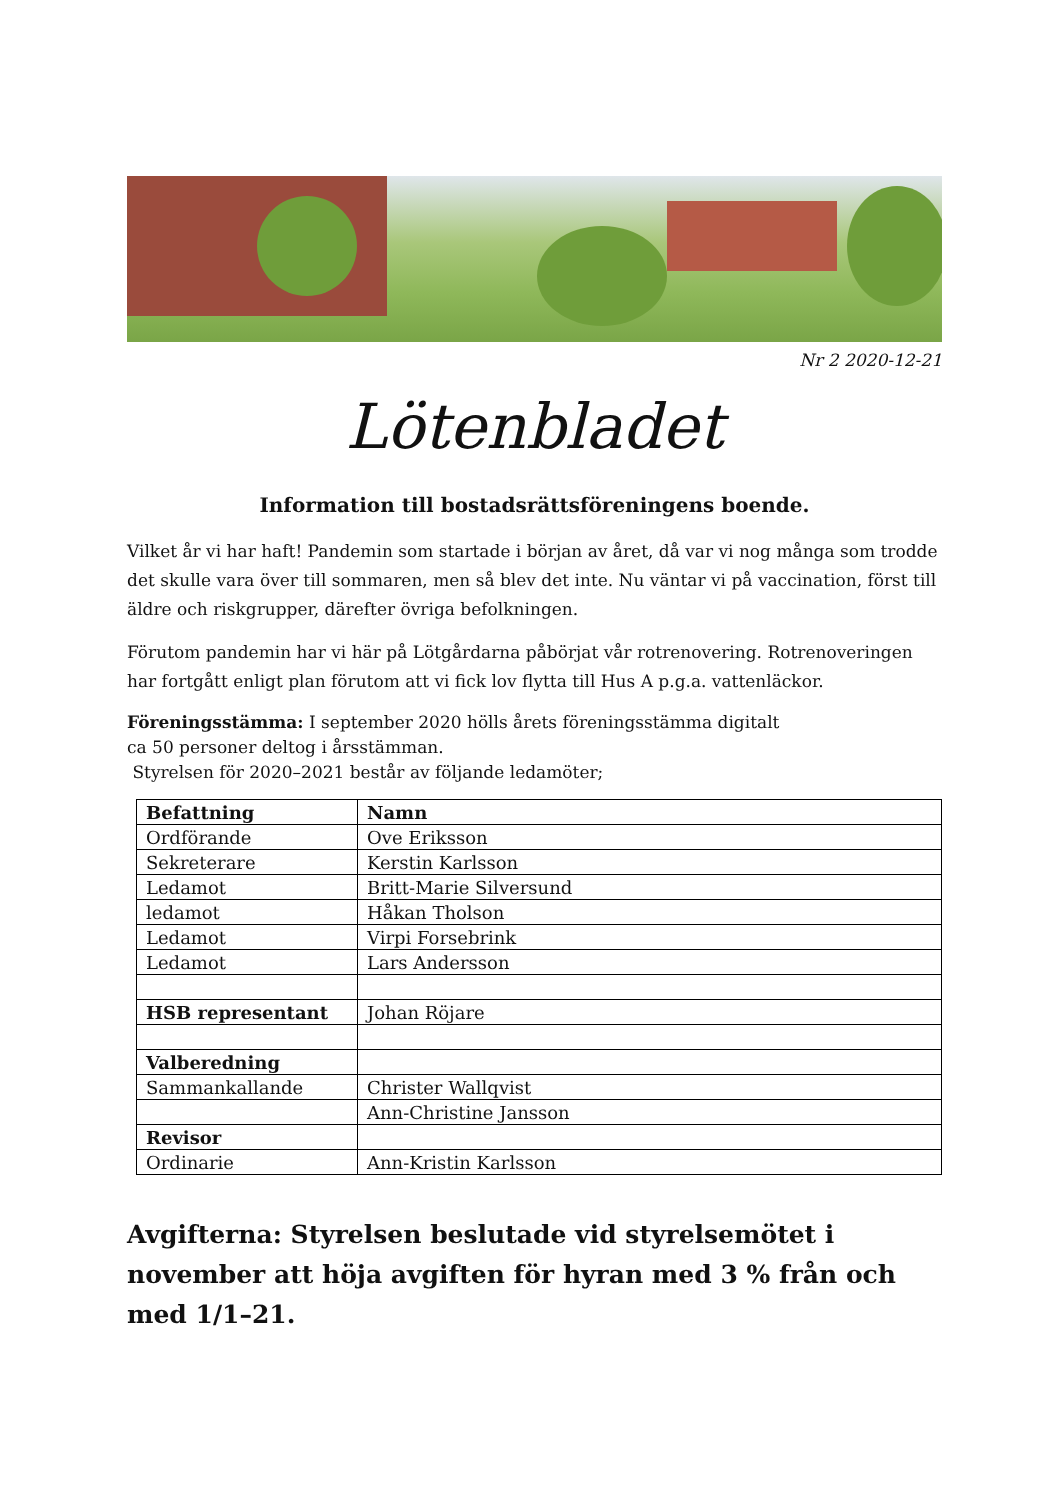Nr 2 2020-12-21
Lötenbladet
Information till bostadsrättsföreningens boende.
Vilket år vi har haft! Pandemin som startade i början av året, då var vi nog många som trodde det skulle vara över till sommaren, men så blev det inte. Nu väntar vi på vaccination, först till äldre och riskgrupper, därefter övriga befolkningen.
Förutom pandemin har vi här på Lötgårdarna påbörjat vår rotrenovering. Rotrenoveringen har fortgått enligt plan förutom att vi fick lov flytta till Hus A p.g.a. vattenläckor.
Föreningsstämma: I september 2020 hölls årets föreningsstämma digitalt
ca 50 personer deltog i årsstämman.
Styrelsen för 2020–2021 består av följande ledamöter;
| Befattning | Namn |
| --- | --- |
| Ordförande | Ove Eriksson |
| Sekreterare | Kerstin Karlsson |
| Ledamot | Britt-Marie Silversund |
| ledamot | Håkan Tholson |
| Ledamot | Virpi Forsebrink |
| Ledamot | Lars Andersson |
| HSB representant | Johan Röjare |
| Valberedning | |
| Sammankallande | Christer Wallqvist |
| | Ann-Christine Jansson |
| Revisor | |
| Ordinarie | Ann-Kristin Karlsson |
Avgifterna: Styrelsen beslutade vid styrelsemötet i november att höja avgiften för hyran med 3 % från och med 1/1–21.